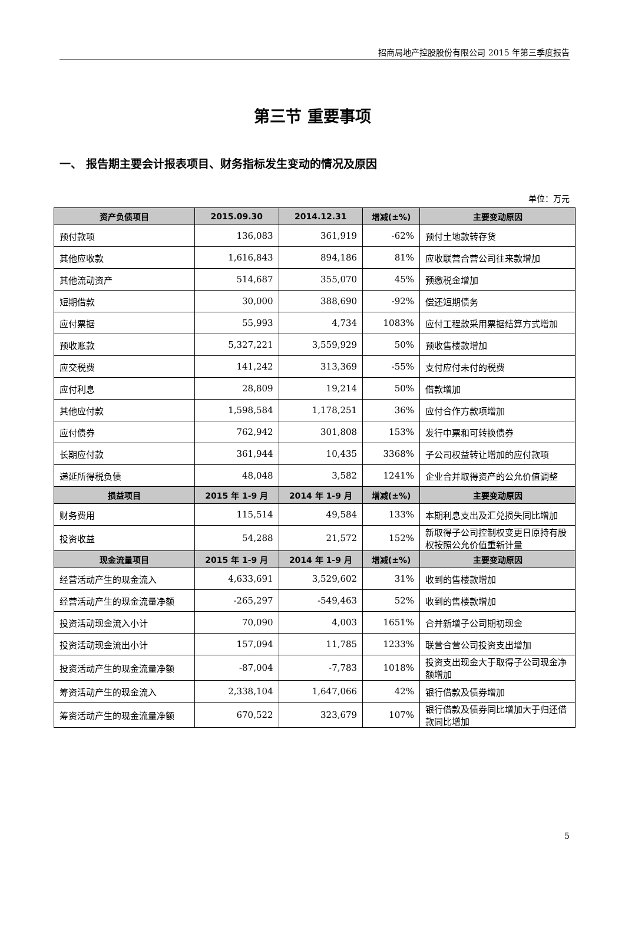招商局地产控股股份有限公司 2015 年第三季度报告
第三节 重要事项
一、 报告期主要会计报表项目、财务指标发生变动的情况及原因
单位：万元
| 资产负债项目 | 2015.09.30 | 2014.12.31 | 增减(±%) | 主要变动原因 |
| --- | --- | --- | --- | --- |
| 预付款项 | 136,083 | 361,919 | -62% | 预付土地款转存货 |
| 其他应收款 | 1,616,843 | 894,186 | 81% | 应收联营合营公司往来款增加 |
| 其他流动资产 | 514,687 | 355,070 | 45% | 预缴税金增加 |
| 短期借款 | 30,000 | 388,690 | -92% | 偿还短期债务 |
| 应付票据 | 55,993 | 4,734 | 1083% | 应付工程款采用票据结算方式增加 |
| 预收账款 | 5,327,221 | 3,559,929 | 50% | 预收售楼款增加 |
| 应交税费 | 141,242 | 313,369 | -55% | 支付应付未付的税费 |
| 应付利息 | 28,809 | 19,214 | 50% | 借款增加 |
| 其他应付款 | 1,598,584 | 1,178,251 | 36% | 应付合作方款项增加 |
| 应付债券 | 762,942 | 301,808 | 153% | 发行中票和可转换债券 |
| 长期应付款 | 361,944 | 10,435 | 3368% | 子公司权益转让增加的应付款项 |
| 递延所得税负债 | 48,048 | 3,582 | 1241% | 企业合并取得资产的公允价值调整 |
| 损益项目 | 2015 年 1-9 月 | 2014 年 1-9 月 | 增减(±%) | 主要变动原因 |
| 财务费用 | 115,514 | 49,584 | 133% | 本期利息支出及汇兑损失同比增加 |
| 投资收益 | 54,288 | 21,572 | 152% | 新取得子公司控制权变更日原持有股权按照公允价值重新计量 |
| 现金流量项目 | 2015 年 1-9 月 | 2014 年 1-9 月 | 增减(±%) | 主要变动原因 |
| 经营活动产生的现金流入 | 4,633,691 | 3,529,602 | 31% | 收到的售楼款增加 |
| 经营活动产生的现金流量净额 | -265,297 | -549,463 | 52% | 收到的售楼款增加 |
| 投资活动现金流入小计 | 70,090 | 4,003 | 1651% | 合并新增子公司期初现金 |
| 投资活动现金流出小计 | 157,094 | 11,785 | 1233% | 联营合营公司投资支出增加 |
| 投资活动产生的现金流量净额 | -87,004 | -7,783 | 1018% | 投资支出现金大于取得子公司现金净额增加 |
| 筹资活动产生的现金流入 | 2,338,104 | 1,647,066 | 42% | 银行借款及债券增加 |
| 筹资活动产生的现金流量净额 | 670,522 | 323,679 | 107% | 银行借款及债券同比增加大于归还借款同比增加 |
5